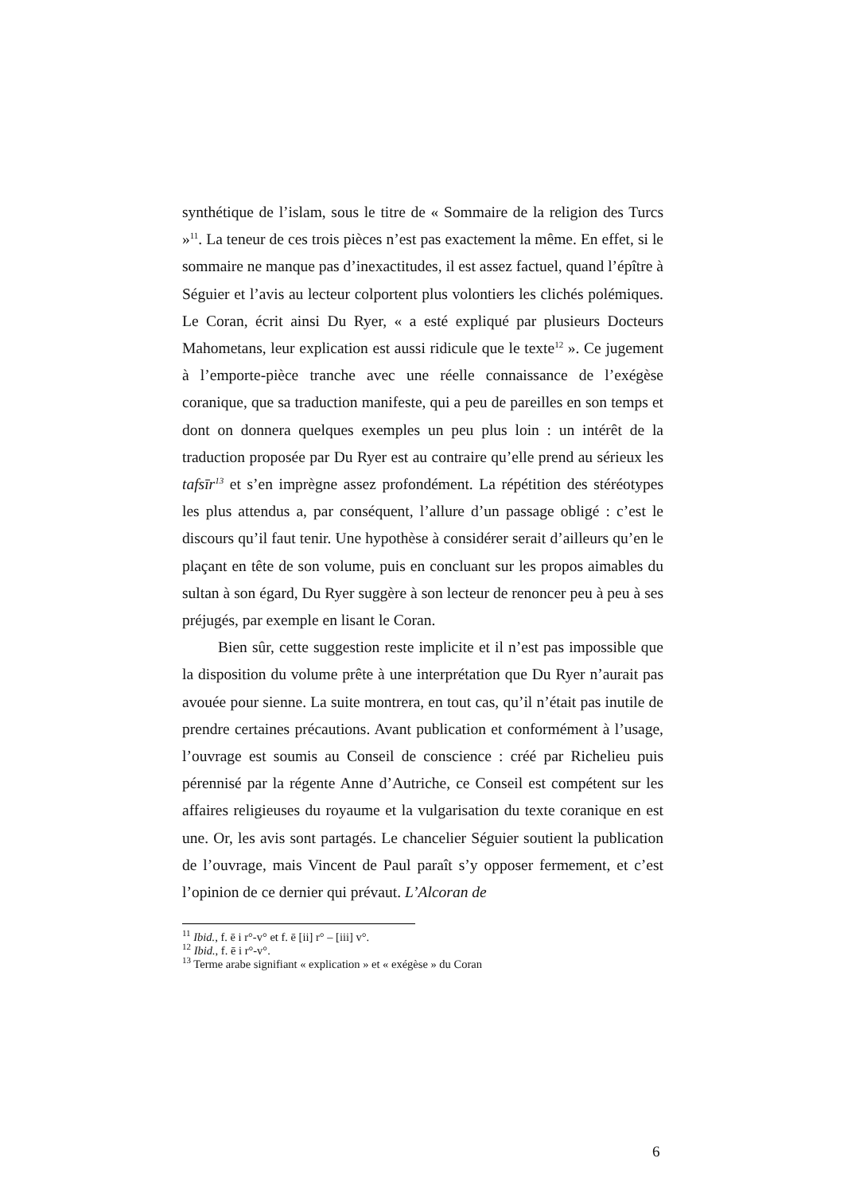synthétique de l’islam, sous le titre de « Sommaire de la religion des Turcs »<sup>11</sup>. La teneur de ces trois pièces n’est pas exactement la même. En effet, si le sommaire ne manque pas d’inexactitudes, il est assez factuel, quand l’épître à Séguier et l’avis au lecteur colportent plus volontiers les clichés polémiques. Le Coran, écrit ainsi Du Ryer, « a esté expliqué par plusieurs Docteurs Mahometans, leur explication est aussi ridicule que le texte<sup>12</sup> ». Ce jugement à l’emporte-pièce tranche avec une réelle connaissance de l’exégèse coranique, que sa traduction manifeste, qui a peu de pareilles en son temps et dont on donnera quelques exemples un peu plus loin : un intérêt de la traduction proposée par Du Ryer est au contraire qu’elle prend au sérieux les tafsīr<sup>13</sup> et s’en imprègne assez profondément. La répétition des stéréotypes les plus attendus a, par conséquent, l’allure d’un passage obligé : c’est le discours qu’il faut tenir. Une hypothèse à considérer serait d’ailleurs qu’en le plaçant en tête de son volume, puis en concluant sur les propos aimables du sultan à son égard, Du Ryer suggère à son lecteur de renoncer peu à peu à ses préjugés, par exemple en lisant le Coran.
Bien sûr, cette suggestion reste implicite et il n’est pas impossible que la disposition du volume prête à une interprétation que Du Ryer n’aurait pas avouée pour sienne. La suite montrera, en tout cas, qu’il n’était pas inutile de prendre certaines précautions. Avant publication et conformément à l’usage, l’ouvrage est soumis au Conseil de conscience : créé par Richelieu puis pérennisé par la régente Anne d’Autriche, ce Conseil est compétent sur les affaires religieuses du royaume et la vulgarisation du texte coranique en est une. Or, les avis sont partagés. Le chancelier Séguier soutient la publication de l’ouvrage, mais Vincent de Paul paraît s’y opposer fermement, et c’est l’opinion de ce dernier qui prévaut. L’Alcoran de
<sup>11</sup> Ibid., f. ē i r°-v° et f. ē [ii] r° – [iii] v°.
<sup>12</sup> Ibid., f. ē i r°-v°.
<sup>13</sup> Terme arabe signifiant « explication » et « exégèse » du Coran
6